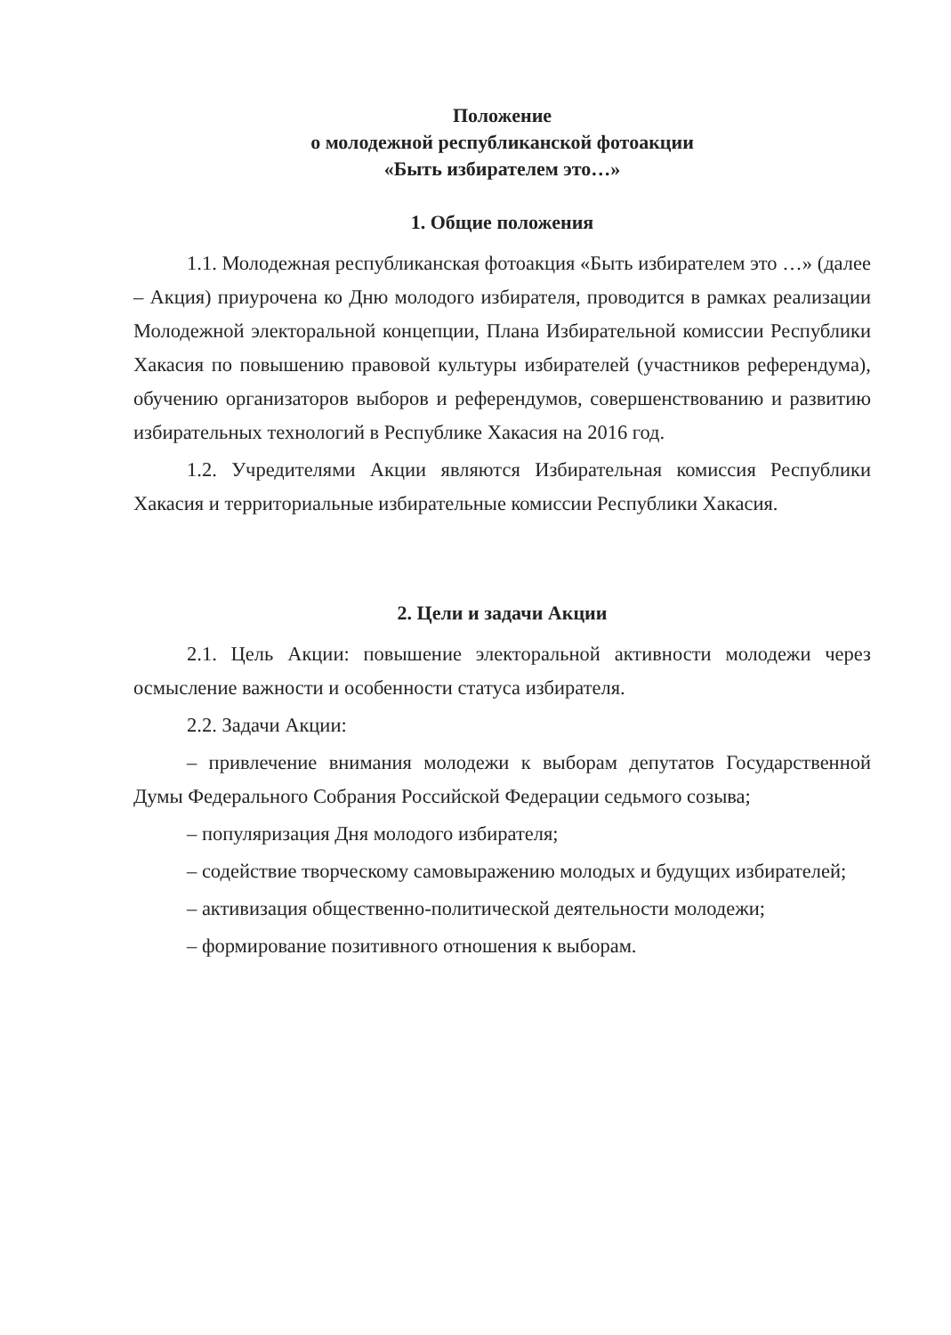Положение
о молодежной республиканской фотоакции
«Быть избирателем это…»
1. Общие положения
1.1. Молодежная республиканская фотоакция «Быть избирателем это …» (далее – Акция) приурочена ко Дню молодого избирателя, проводится в рамках реализации Молодежной электоральной концепции, Плана Избирательной комиссии Республики Хакасия по повышению правовой культуры избирателей (участников референдума), обучению организаторов выборов и референдумов, совершенствованию и развитию избирательных технологий в Республике Хакасия на 2016 год.
1.2. Учредителями Акции являются Избирательная комиссия Республики Хакасия и территориальные избирательные комиссии Республики Хакасия.
2. Цели и задачи Акции
2.1. Цель Акции: повышение электоральной активности молодежи через осмысление важности и особенности статуса избирателя.
2.2. Задачи Акции:
– привлечение внимания молодежи к выборам депутатов Государственной Думы Федерального Собрания Российской Федерации седьмого созыва;
– популяризация Дня молодого избирателя;
– содействие творческому самовыражению молодых и будущих избирателей;
– активизация общественно-политической деятельности молодежи;
– формирование позитивного отношения к выборам.